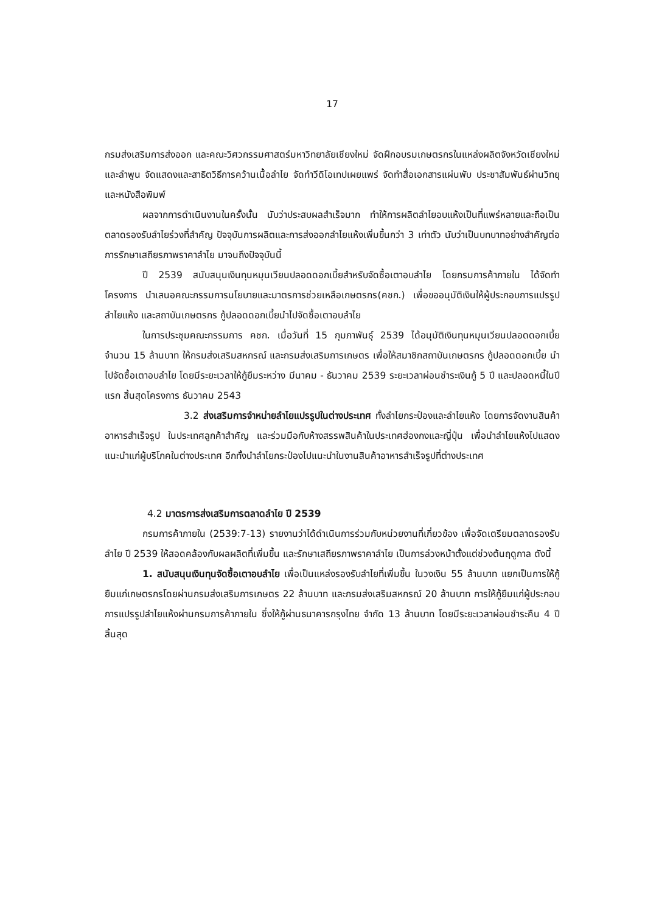17
กรมส่งเสริมการส่งออก และคณะวิศวกรรมศาสตร์มหาวิทยาลัยเชียงใหม่ จัดฝึกอบรมเกษตรกรในแหล่งผลิตจังหวัดเชียงใหม่และลำพูน จัดแสดงและสาธิตวิธีการคว้านเนื้อลำไย จัดทำวีดิโอเทปเผยแพร่ จัดทำสื่อเอกสารแผ่นพับ ประชาสัมพันธ์ผ่านวิทยุและหนังสือพิมพ์
ผลจากการดำเนินงานในครั้งนั้น นับว่าประสบผลสำเร็จมาก ทำให้การผลิตลำไยอบแห้งเป็นที่แพร่หลายและถือเป็นตลาดรองรับลำไยร่วงที่สำคัญ ปัจจุบันการผลิตและการส่งออกลำไยแห้งเพิ่มขึ้นกว่า 3 เท่าตัว นับว่าเป็นบทบาทอย่างสำคัญต่อการรักษาเสถียรภาพราคาลำไย มาจนถึงปัจจุบันนี้
ปี 2539 สนับสนุนเงินทุนหมุนเวียนปลอดดอกเบี้ยสำหรับจัดซื้อเตาอบลำไย โดยกรมการค้าภายใน ได้จัดทำโครงการ นำเสนอคณะกรรมการนโยบายและมาตรการช่วยเหลือเกษตรกร(คชก.) เพื่อขออนุมัติเงินให้ผู้ประกอบการแปรรูปลำไยแห้ง และสถาบันเกษตรกร กู้ปลอดดอกเบี้ยนำไปจัดซื้อเตาอบลำไย
ในการประชุมคณะกรรมการ คชก. เมื่อวันที่ 15 กุมภาพันธุ์ 2539 ได้อนุมัติเงินทุนหมุนเวียนปลอดดอกเบี้ย จำนวน 15 ล้านบาท ให้กรมส่งเสริมสหกรณ์ และกรมส่งเสริมการเกษตร เพื่อให้สมาชิกสถาบันเกษตรกร กู้ปลอดดอกเบี้ย นำไปจัดซื้อเตาอบลำไย โดยมีระยะเวลาให้กู้ยืมระหว่าง มีนาคม - ธันวาคม 2539 ระยะเวลาผ่อนชำระเงินกู้ 5 ปี และปลอดหนี้ในปีแรก สิ้นสุดโครงการ ธันวาคม 2543
3.2 ส่งเสริมการจำหน่ายลำไยแปรรูปในต่างประเทศ ทั้งลำไยกระป๋องและลำไยแห้ง โดยการจัดงานสินค้าอาหารสำเร็จรูป ในประเทศลูกค้าสำคัญ และร่วมมือกับห้างสรรพสินค้าในประเทศฮ่องกงและญี่ปุ่น เพื่อนำลำไยแห้งไปแสดงแนะนำแก่ผู้บริโภคในต่างประเทศ อีกทั้งนำลำไยกระป๋องไปแนะนำในงานสินค้าอาหารสำเร็จรูปที่ต่างประเทศ
4.2 มาตรการส่งเสริมการตลาดลำไย ปี 2539
กรมการค้าภายใน (2539:7-13) รายงานว่าได้ดำเนินการร่วมกับหน่วยงานที่เกี่ยวข้อง เพื่อจัดเตรียมตลาดรองรับลำไย ปี 2539 ให้สอดคล้องกับผลผลิตที่เพิ่มขึ้น และรักษาเสถียรภาพราคาลำไย เป็นการล่วงหน้าตั้งแต่ช่วงต้นฤดูกาล ดังนี้
1. สนับสนุนเงินทุนจัดซื้อเตาอบลำไย เพื่อเป็นแหล่งรองรับลำไยที่เพิ่มขึ้น ในวงเงิน 55 ล้านบาท แยกเป็นการให้กู้ยืมแก่เกษตรกรโดยผ่านกรมส่งเสริมการเกษตร 22 ล้านบาท และกรมส่งเสริมสหกรณ์ 20 ล้านบาท การให้กู้ยืมแก่ผู้ประกอบการแปรรูปลำไยแห้งผ่านกรมการค้าภายใน ซึ่งให้กู้ผ่านธนาคารกรุงไทย จำกัด 13 ล้านบาท โดยมีระยะเวลาผ่อนชำระคืน 4 ปี สิ้นสุด